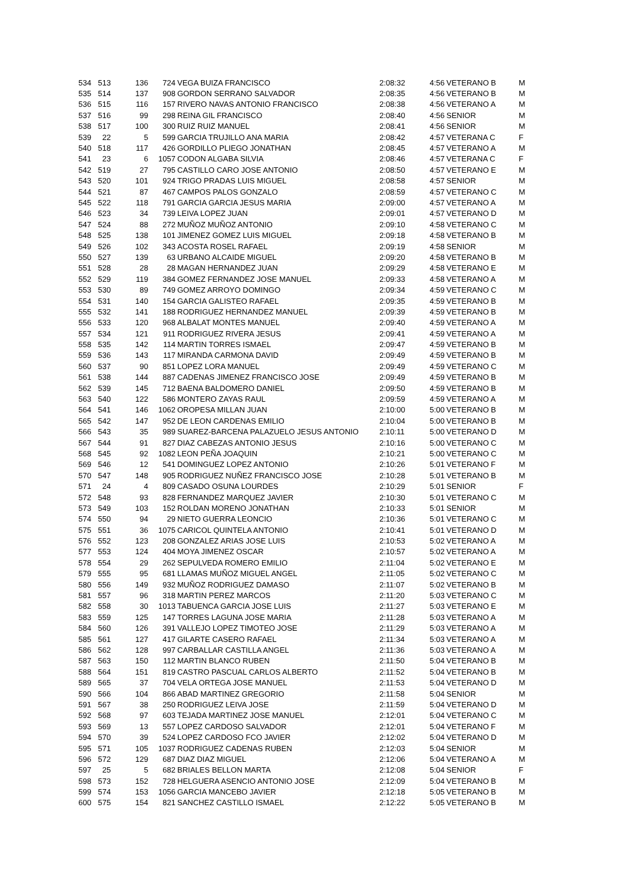| 534 | 513 | 136 | 724 | VEGA BUIZA FRANCISCO | 2:08:32 | 4:56 | VETERANO B | M |
| 535 | 514 | 137 | 908 | GORDON SERRANO SALVADOR | 2:08:35 | 4:56 | VETERANO B | M |
| 536 | 515 | 116 | 157 | RIVERO NAVAS ANTONIO FRANCISCO | 2:08:38 | 4:56 | VETERANO A | M |
| 537 | 516 | 99 | 298 | REINA GIL FRANCISCO | 2:08:40 | 4:56 | SENIOR | M |
| 538 | 517 | 100 | 300 | RUIZ RUIZ MANUEL | 2:08:41 | 4:56 | SENIOR | M |
| 539 | 22 | 5 | 599 | GARCIA TRUJILLO ANA MARIA | 2:08:42 | 4:57 | VETERANA C | F |
| 540 | 518 | 117 | 426 | GORDILLO PLIEGO JONATHAN | 2:08:45 | 4:57 | VETERANO A | M |
| 541 | 23 | 6 | 1057 | CODON ALGABA SILVIA | 2:08:46 | 4:57 | VETERANA C | F |
| 542 | 519 | 27 | 795 | CASTILLO CARO JOSE ANTONIO | 2:08:50 | 4:57 | VETERANO E | M |
| 543 | 520 | 101 | 924 | TRIGO PRADAS LUIS MIGUEL | 2:08:58 | 4:57 | SENIOR | M |
| 544 | 521 | 87 | 467 | CAMPOS PALOS GONZALO | 2:08:59 | 4:57 | VETERANO C | M |
| 545 | 522 | 118 | 791 | GARCIA GARCIA JESUS MARIA | 2:09:00 | 4:57 | VETERANO A | M |
| 546 | 523 | 34 | 739 | LEIVA LOPEZ JUAN | 2:09:01 | 4:57 | VETERANO D | M |
| 547 | 524 | 88 | 272 | MUÑOZ MUÑOZ ANTONIO | 2:09:10 | 4:58 | VETERANO C | M |
| 548 | 525 | 138 | 101 | JIMENEZ GOMEZ LUIS MIGUEL | 2:09:18 | 4:58 | VETERANO B | M |
| 549 | 526 | 102 | 343 | ACOSTA ROSEL RAFAEL | 2:09:19 | 4:58 | SENIOR | M |
| 550 | 527 | 139 | 63 | URBANO ALCAIDE MIGUEL | 2:09:20 | 4:58 | VETERANO B | M |
| 551 | 528 | 28 | 28 | MAGAN HERNANDEZ JUAN | 2:09:29 | 4:58 | VETERANO E | M |
| 552 | 529 | 119 | 384 | GOMEZ FERNANDEZ JOSE MANUEL | 2:09:33 | 4:58 | VETERANO A | M |
| 553 | 530 | 89 | 749 | GOMEZ ARROYO DOMINGO | 2:09:34 | 4:59 | VETERANO C | M |
| 554 | 531 | 140 | 154 | GARCIA GALISTEO RAFAEL | 2:09:35 | 4:59 | VETERANO B | M |
| 555 | 532 | 141 | 188 | RODRIGUEZ HERNANDEZ MANUEL | 2:09:39 | 4:59 | VETERANO B | M |
| 556 | 533 | 120 | 968 | ALBALAT MONTES MANUEL | 2:09:40 | 4:59 | VETERANO A | M |
| 557 | 534 | 121 | 911 | RODRIGUEZ RIVERA JESUS | 2:09:41 | 4:59 | VETERANO A | M |
| 558 | 535 | 142 | 114 | MARTIN TORRES ISMAEL | 2:09:47 | 4:59 | VETERANO B | M |
| 559 | 536 | 143 | 117 | MIRANDA CARMONA DAVID | 2:09:49 | 4:59 | VETERANO B | M |
| 560 | 537 | 90 | 851 | LOPEZ LORA MANUEL | 2:09:49 | 4:59 | VETERANO C | M |
| 561 | 538 | 144 | 887 | CADENAS JIMENEZ FRANCISCO JOSE | 2:09:49 | 4:59 | VETERANO B | M |
| 562 | 539 | 145 | 712 | BAENA BALDOMERO DANIEL | 2:09:50 | 4:59 | VETERANO B | M |
| 563 | 540 | 122 | 586 | MONTERO ZAYAS RAUL | 2:09:59 | 4:59 | VETERANO A | M |
| 564 | 541 | 146 | 1062 | OROPESA MILLAN JUAN | 2:10:00 | 5:00 | VETERANO B | M |
| 565 | 542 | 147 | 952 | DE LEON CARDENAS EMILIO | 2:10:04 | 5:00 | VETERANO B | M |
| 566 | 543 | 35 | 989 | SUAREZ-BARCENA PALAZUELO JESUS ANTONIO | 2:10:11 | 5:00 | VETERANO D | M |
| 567 | 544 | 91 | 827 | DIAZ CABEZAS ANTONIO JESUS | 2:10:16 | 5:00 | VETERANO C | M |
| 568 | 545 | 92 | 1082 | LEON PEÑA JOAQUIN | 2:10:21 | 5:00 | VETERANO C | M |
| 569 | 546 | 12 | 541 | DOMINGUEZ LOPEZ ANTONIO | 2:10:26 | 5:01 | VETERANO F | M |
| 570 | 547 | 148 | 905 | RODRIGUEZ NUÑEZ FRANCISCO JOSE | 2:10:28 | 5:01 | VETERANO B | M |
| 571 | 24 | 4 | 809 | CASADO OSUNA LOURDES | 2:10:29 | 5:01 | SENIOR | F |
| 572 | 548 | 93 | 828 | FERNANDEZ MARQUEZ JAVIER | 2:10:30 | 5:01 | VETERANO C | M |
| 573 | 549 | 103 | 152 | ROLDAN MORENO JONATHAN | 2:10:33 | 5:01 | SENIOR | M |
| 574 | 550 | 94 | 29 | NIETO GUERRA LEONCIO | 2:10:36 | 5:01 | VETERANO C | M |
| 575 | 551 | 36 | 1075 | CARICOL QUINTELA ANTONIO | 2:10:41 | 5:01 | VETERANO D | M |
| 576 | 552 | 123 | 208 | GONZALEZ ARIAS JOSE LUIS | 2:10:53 | 5:02 | VETERANO A | M |
| 577 | 553 | 124 | 404 | MOYA JIMENEZ OSCAR | 2:10:57 | 5:02 | VETERANO A | M |
| 578 | 554 | 29 | 262 | SEPULVEDA ROMERO EMILIO | 2:11:04 | 5:02 | VETERANO E | M |
| 579 | 555 | 95 | 681 | LLAMAS MUÑOZ MIGUEL ANGEL | 2:11:05 | 5:02 | VETERANO C | M |
| 580 | 556 | 149 | 932 | MUÑOZ RODRIGUEZ DAMASO | 2:11:07 | 5:02 | VETERANO B | M |
| 581 | 557 | 96 | 318 | MARTIN PEREZ MARCOS | 2:11:20 | 5:03 | VETERANO C | M |
| 582 | 558 | 30 | 1013 | TABUENCA GARCIA JOSE LUIS | 2:11:27 | 5:03 | VETERANO E | M |
| 583 | 559 | 125 | 147 | TORRES LAGUNA JOSE MARIA | 2:11:28 | 5:03 | VETERANO A | M |
| 584 | 560 | 126 | 391 | VALLEJO LOPEZ TIMOTEO JOSE | 2:11:29 | 5:03 | VETERANO A | M |
| 585 | 561 | 127 | 417 | GILARTE CASERO RAFAEL | 2:11:34 | 5:03 | VETERANO A | M |
| 586 | 562 | 128 | 997 | CARBALLAR CASTILLA ANGEL | 2:11:36 | 5:03 | VETERANO A | M |
| 587 | 563 | 150 | 112 | MARTIN BLANCO RUBEN | 2:11:50 | 5:04 | VETERANO B | M |
| 588 | 564 | 151 | 819 | CASTRO PASCUAL CARLOS ALBERTO | 2:11:52 | 5:04 | VETERANO B | M |
| 589 | 565 | 37 | 704 | VELA ORTEGA JOSE MANUEL | 2:11:53 | 5:04 | VETERANO D | M |
| 590 | 566 | 104 | 866 | ABAD MARTINEZ GREGORIO | 2:11:58 | 5:04 | SENIOR | M |
| 591 | 567 | 38 | 250 | RODRIGUEZ LEIVA JOSE | 2:11:59 | 5:04 | VETERANO D | M |
| 592 | 568 | 97 | 603 | TEJADA MARTINEZ JOSE MANUEL | 2:12:01 | 5:04 | VETERANO C | M |
| 593 | 569 | 13 | 557 | LOPEZ CARDOSO SALVADOR | 2:12:01 | 5:04 | VETERANO F | M |
| 594 | 570 | 39 | 524 | LOPEZ CARDOSO FCO JAVIER | 2:12:02 | 5:04 | VETERANO D | M |
| 595 | 571 | 105 | 1037 | RODRIGUEZ CADENAS RUBEN | 2:12:03 | 5:04 | SENIOR | M |
| 596 | 572 | 129 | 687 | DIAZ DIAZ MIGUEL | 2:12:06 | 5:04 | VETERANO A | M |
| 597 | 25 | 5 | 682 | BRIALES BELLON MARTA | 2:12:08 | 5:04 | SENIOR | F |
| 598 | 573 | 152 | 728 | HELGUERA ASENCIO ANTONIO JOSE | 2:12:09 | 5:04 | VETERANO B | M |
| 599 | 574 | 153 | 1056 | GARCIA MANCEBO JAVIER | 2:12:18 | 5:05 | VETERANO B | M |
| 600 | 575 | 154 | 821 | SANCHEZ CASTILLO ISMAEL | 2:12:22 | 5:05 | VETERANO B | M |